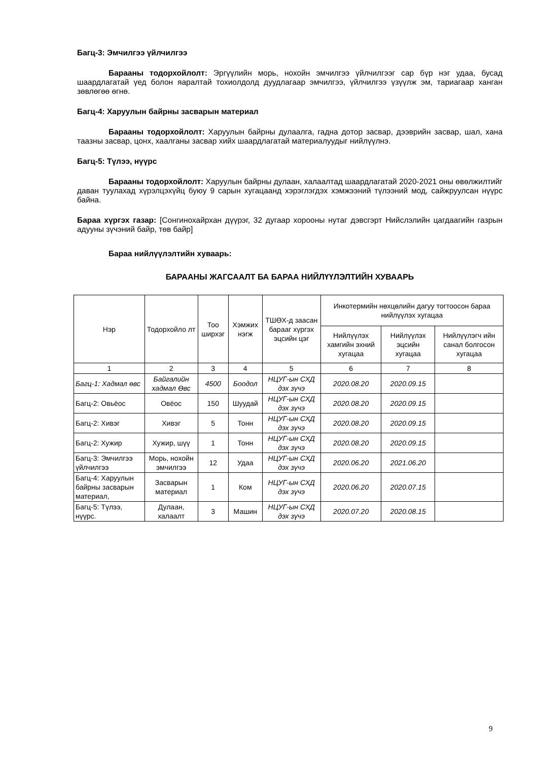Багц-3: Эмчилгээ үйлчилгээ
Барааны тодорхойлолт: Эргүүлийн морь, нохойн эмчилгээ үйлчилгээг сар бүр нэг удаа, бусад шаардлагатай үед болон яаралтай тохиолдолд дуудлагаар эмчилгээ, үйлчилгээ үзүүлж эм, тариагаар ханган зөвлөгөө өгнө.
Багц-4: Харуулын байрны засварын материал
Барааны тодорхойлолт: Харуулын байрны дулаалга, гадна дотор засвар, дээврийн засвар, шал, хана таазны засвар, цонх, хаалганы засвар хийх шаардлагатай материалуудыг нийлүүлнэ.
Багц-5: Түлээ, нүүрс
Барааны тодорхойлолт: Харуулын байрны дулаан, халаалтад шаардлагатай 2020-2021 оны өвөлжилтийг даван туулахад хүрэлцэхүйц буюу 9 сарын хугацаанд хэрэглэгдэх хэмжээний түлээний мод, сайжруулсан нүүрс байна.
Бараа хүргэх газар: [Сонгинохайрхан дүүрэг, 32 дугаар хорооны нутаг дэвсгэрт Нийслэлийн цагдаагийн газрын адууны зүчэний байр, төв байр]
Бараа нийлүүлэлтийн хуваарь:
БАРААНЫ ЖАГСААЛТ БА БАРАА НИЙЛҮҮЛЭЛТИЙН ХУВААРЬ
| Нэр | Тодорхойло лт | Тоо ширхэг | Хэмжих нэгж | ТШӨХ-д заасан барааг хүргэх эцсийн цэг | Инкотермийн нөхцөлийн дагуу тогтоосон бараа нийлүүлэх хугацаа | | |
| --- | --- | --- | --- | --- | --- | --- | --- |
| | | | | | Нийлүүлэх хамгийн эхний хугацаа | Нийлүүлэх эцсийн хугацаа | Нийлүүлэгч ийн санал болгосон хугацаа |
| 1 | 2 | 3 | 4 | 5 | 6 | 7 | 8 |
| Багц-1: Хадмал өвс | Байгалийн хадмал Өвс | 4500 | Боодол | НЦУГ-ын СХД дэх зүчэ | 2020.08.20 | 2020.09.15 | |
| Багц-2: Овьёос | Овёос | 150 | Шуудай | НЦУГ-ын СХД дэх зүчэ | 2020.08.20 | 2020.09.15 | |
| Багц-2: Хивэг | Хивэг | 5 | Тонн | НЦУГ-ын СХД дэх зүчэ | 2020.08.20 | 2020.09.15 | |
| Багц-2: Хужир | Хужир, шүү | 1 | Тонн | НЦУГ-ын СХД дэх зүчэ | 2020.08.20 | 2020.09.15 | |
| Багц-3: Эмчилгээ үйлчилгээ | Морь, нохойн эмчилгээ | 12 | Удаа | НЦУГ-ын СХД дэх зүчэ | 2020.06.20 | 2021.06.20 | |
| Багц-4: Харуулын байрны засварын материал, | Засварын материал | 1 | Ком | НЦУГ-ын СХД дэх зүчэ | 2020.06.20 | 2020.07.15 | |
| Багц-5: Түлээ, нүүрс. | Дулаан, халаалт | 3 | Машин | НЦУГ-ын СХД дэх зүчэ | 2020.07.20 | 2020.08.15 | |
9